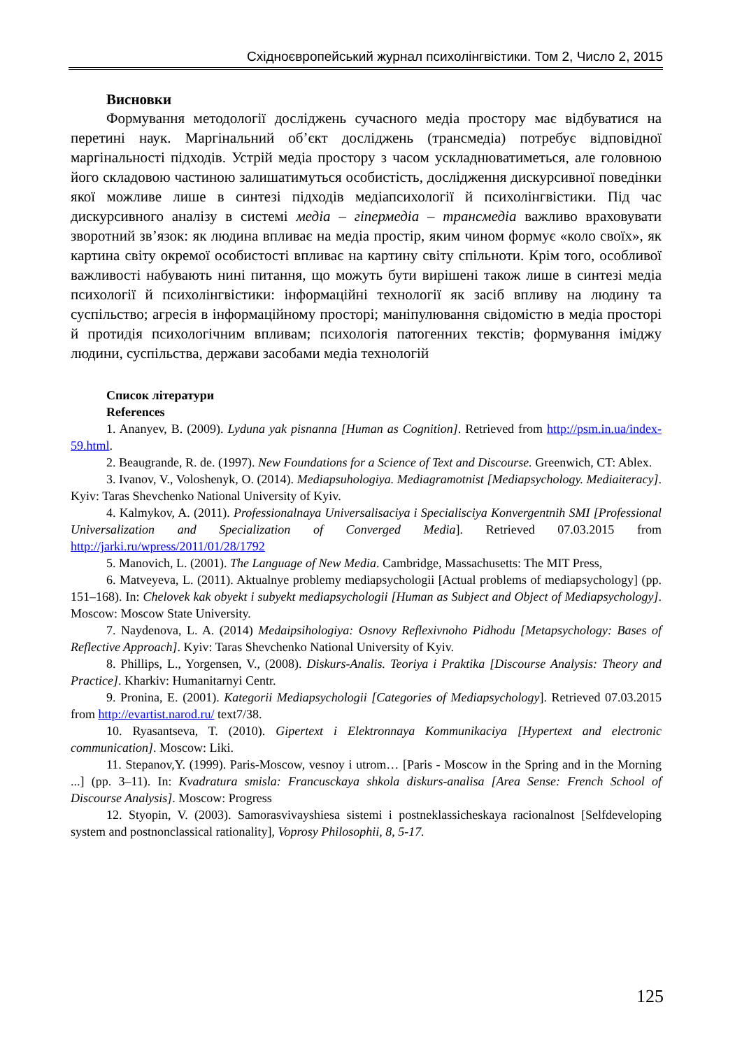Східноєвропейський журнал психолінгвістики. Том 2, Число 2, 2015
Висновки
Формування методології досліджень сучасного медіа простору має відбуватися на перетині наук. Маргінальний об’єкт досліджень (трансмедіа) потребує відповідної маргінальності підходів. Устрій медіа простору з часом ускладнюватиметься, але головною його складовою частиною залишатимуться особистість, дослідження дискурсивної поведінки якої можливе лише в синтезі підходів медіапсихології й психолінгвістики. Під час дискурсивного аналізу в системі медіа – гіпермедіа – трансмедіа важливо враховувати зворотний зв’язок: як людина впливає на медіа простір, яким чином формує «коло своїх», як картина світу окремої особистості впливає на картину світу спільноти. Крім того, особливої важливості набувають нині питання, що можуть бути вирішені також лише в синтезі медіа психології й психолінгвістики: інформаційні технології як засіб впливу на людину та суспільство; агресія в інформаційному просторі; маніпулювання свідомістю в медіа просторі й протидія психологічним впливам; психологія патогенних текстів; формування іміджу людини, суспільства, держави засобами медіа технологій
Список літератури
References
1. Ananyev, B. (2009). Lyduna yak pisnanna [Human as Cognition]. Retrieved from http://psm.in.ua/index-59.html.
2. Beaugrande, R. de. (1997). New Foundations for a Science of Text and Discourse. Greenwich, CT: Ablex.
3. Ivanov, V., Voloshenyk, O. (2014). Mediapsuhologiya. Mediagramotnist [Mediapsychology. Mediaiteracy]. Kyiv: Taras Shevchenko National University of Kyiv.
4. Kalmykov, A. (2011). Professionalnaya Universalisaciya i Specialisciya Konvergentnih SMI [Professional Universalization and Specialization of Converged Media]. Retrieved 07.03.2015 from http://jarki.ru/wpress/2011/01/28/1792
5. Manovich, L. (2001). The Language of New Media. Cambridge, Massachusetts: The MIT Press,
6. Matveyeva, L. (2011). Aktualnye problemy mediapsychologii [Actual problems of mediapsychology] (pp. 151–168). In: Chelovek kak obyekt i subyekt mediapsychologii [Human as Subject and Object of Mediapsychology]. Moscow: Moscow State University.
7. Naydenova, L. A. (2014) Medaipsihologiya: Osnovy Reflexivnoho Pidhodu [Metapsychology: Bases of Reflective Approach]. Kyiv: Taras Shevchenko National University of Kyiv.
8. Phillips, L., Yorgensen, V., (2008). Diskurs-Analis. Teoriya i Praktika [Discourse Analysis: Theory and Practice]. Kharkiv: Humanitarnyi Centr.
9. Pronina, E. (2001). Kategorii Mediapsychologii [Categories of Mediapsychology]. Retrieved 07.03.2015 from http://evartist.narod.ru/ text7/38.
10. Ryasantseva, T. (2010). Gipertext i Elektronnaya Kommunikaciya [Hypertext and electronic communication]. Moscow: Liki.
11. Stepanov,Y. (1999). Paris-Moscow, vesnoy i utrom… [Paris - Moscow in the Spring and in the Morning ...] (pp. 3–11). In: Kvadratura smisla: Francusckaya shkola diskurs-analisa [Area Sense: French School of Discourse Analysis]. Moscow: Progress
12. Styopin, V. (2003). Samorasvivayshiesa sistemi i postneklassicheskaya racionalnost [Selfdeveloping system and postnonclassical rationality], Voprosy Philosophii, 8, 5-17.
125